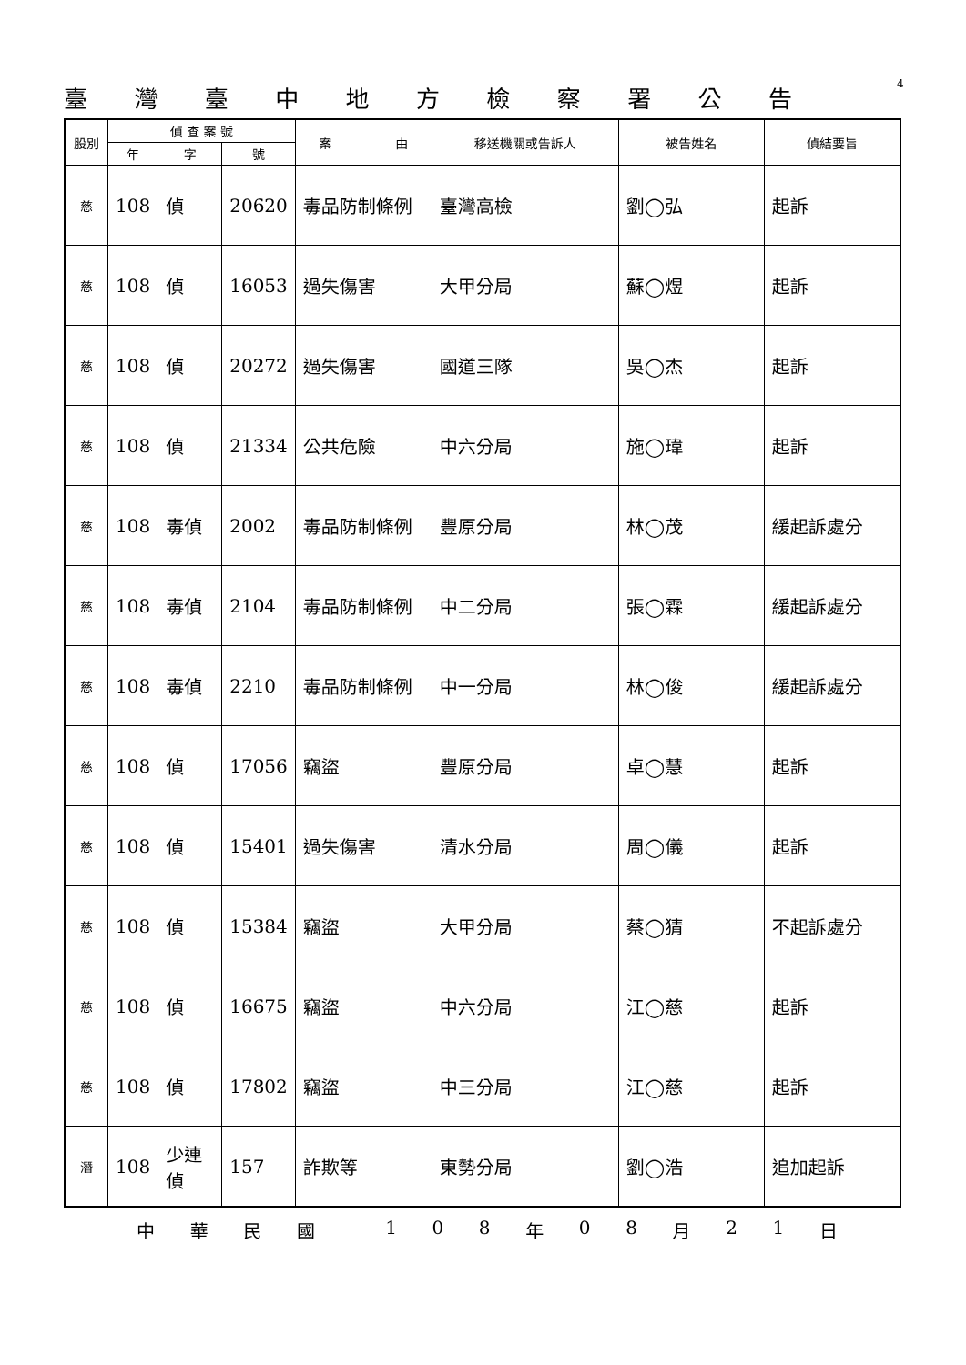4
臺灣臺中地方檢察署公告
| 股別 | 偵 查 案 號 | | | 案 由 | 移送機關或告訴人 | 被告姓名 | 偵結要旨 |
| --- | --- | --- | --- | --- | --- | --- | --- |
| | 年 | 字 | 號 | | | | |
| 慈 | 108 | 偵 | 20620 | 毒品防制條例 | 臺灣高檢 | 劉◯弘 | 起訴 |
| 慈 | 108 | 偵 | 16053 | 過失傷害 | 大甲分局 | 蘇◯煜 | 起訴 |
| 慈 | 108 | 偵 | 20272 | 過失傷害 | 國道三隊 | 吳◯杰 | 起訴 |
| 慈 | 108 | 偵 | 21334 | 公共危險 | 中六分局 | 施◯瑋 | 起訴 |
| 慈 | 108 | 毒偵 | 2002 | 毒品防制條例 | 豐原分局 | 林◯茂 | 緩起訴處分 |
| 慈 | 108 | 毒偵 | 2104 | 毒品防制條例 | 中二分局 | 張◯霖 | 緩起訴處分 |
| 慈 | 108 | 毒偵 | 2210 | 毒品防制條例 | 中一分局 | 林◯俊 | 緩起訴處分 |
| 慈 | 108 | 偵 | 17056 | 竊盜 | 豐原分局 | 卓◯慧 | 起訴 |
| 慈 | 108 | 偵 | 15401 | 過失傷害 | 清水分局 | 周◯儀 | 起訴 |
| 慈 | 108 | 偵 | 15384 | 竊盜 | 大甲分局 | 蔡◯猜 | 不起訴處分 |
| 慈 | 108 | 偵 | 16675 | 竊盜 | 中六分局 | 江◯慈 | 起訴 |
| 慈 | 108 | 偵 | 17802 | 竊盜 | 中三分局 | 江◯慈 | 起訴 |
| 潛 | 108 | 少連偵 | 157 | 詐欺等 | 東勢分局 | 劉◯浩 | 追加起訴 |
中華民國 108 年 08 月 21 日